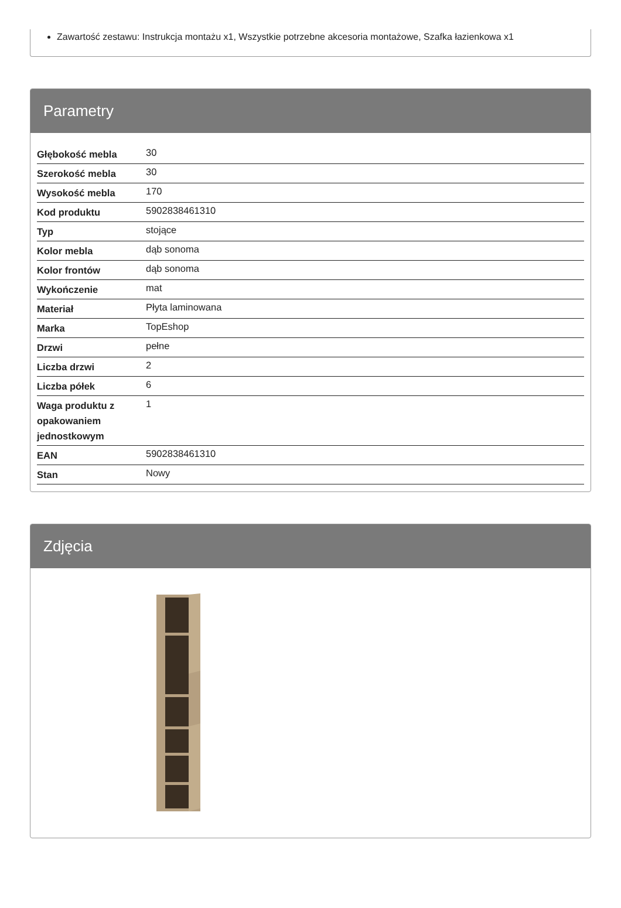Zawartość zestawu: Instrukcja montażu x1, Wszystkie potrzebne akcesoria montażowe, Szafka łazienkowa x1
Parametry
| Głębokość mebla | 30 |
| Szerokość mebla | 30 |
| Wysokość mebla | 170 |
| Kod produktu | 5902838461310 |
| Typ | stojące |
| Kolor mebla | dąb sonoma |
| Kolor frontów | dąb sonoma |
| Wykończenie | mat |
| Materiał | Płyta laminowana |
| Marka | TopEshop |
| Drzwi | pełne |
| Liczba drzwi | 2 |
| Liczba półek | 6 |
| Waga produktu z opakowaniem jednostkowym | 1 |
| EAN | 5902838461310 |
| Stan | Nowy |
Zdjęcia